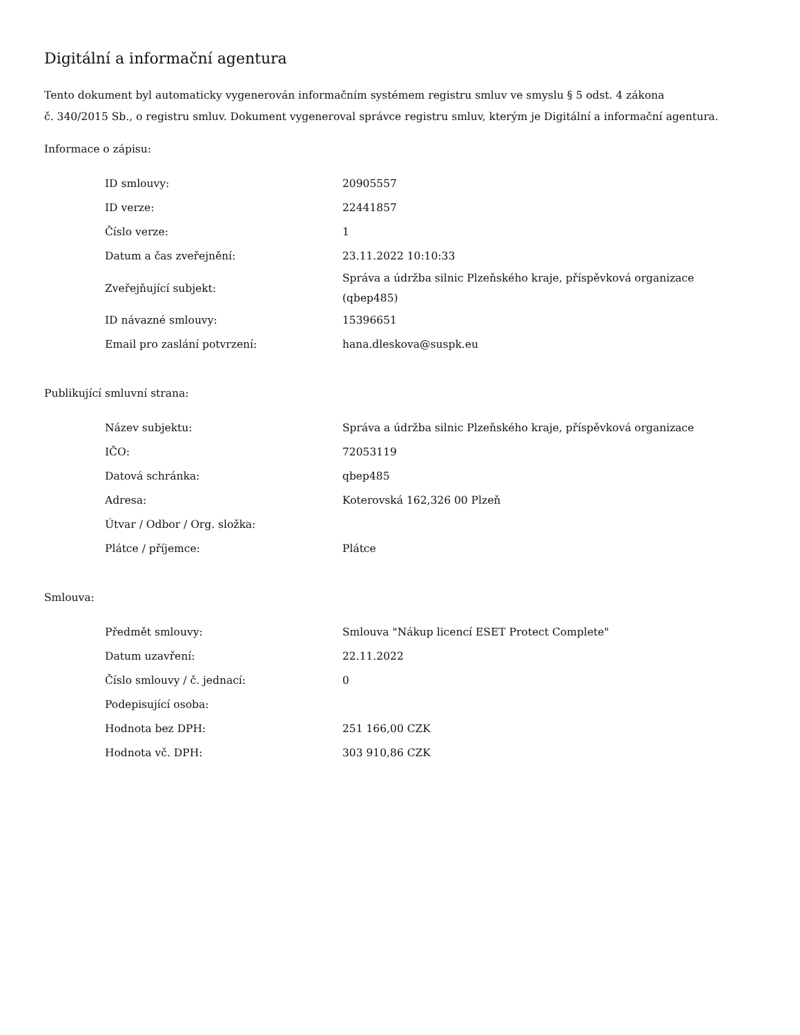Digitální a informační agentura
Tento dokument byl automaticky vygenerován informačním systémem registru smluv ve smyslu § 5 odst. 4 zákona
č. 340/2015 Sb., o registru smluv. Dokument vygeneroval správce registru smluv, kterým je Digitální a informační agentura.
Informace o zápisu:
| ID smlouvy: | 20905557 |
| ID verze: | 22441857 |
| Číslo verze: | 1 |
| Datum a čas zveřejnění: | 23.11.2022 10:10:33 |
| Zveřejňující subjekt: | Správa a údržba silnic Plzeňského kraje, příspěvková organizace (qbep485) |
| ID návazné smlouvy: | 15396651 |
| Email pro zaslání potvrzení: | hana.dleskova@suspk.eu |
Publikující smluvní strana:
| Název subjektu: | Správa a údržba silnic Plzeňského kraje, příspěvková organizace |
| IČO: | 72053119 |
| Datová schránka: | qbep485 |
| Adresa: | Koterovská 162,326 00 Plzeň |
| Útvar / Odbor / Org. složka: | |
| Plátce / příjemce: | Plátce |
Smlouva:
| Předmět smlouvy: | Smlouva "Nákup licencí ESET Protect Complete" |
| Datum uzavření: | 22.11.2022 |
| Číslo smlouvy / č. jednací: | 0 |
| Podepisující osoba: | |
| Hodnota bez DPH: | 251 166,00 CZK |
| Hodnota vč. DPH: | 303 910,86 CZK |